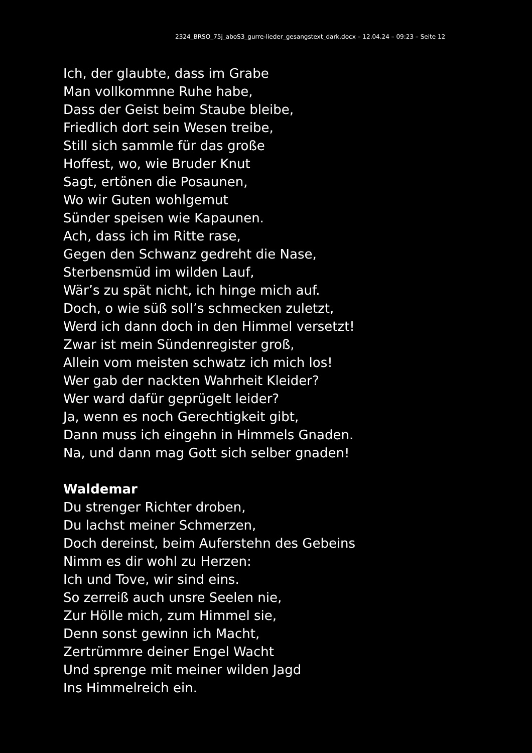2324_BRSO_75j_aboS3_gurre-lieder_gesangstext_dark.docx – 12.04.24 – 09:23 – Seite 12
Ich, der glaubte, dass im Grabe
Man vollkommne Ruhe habe,
Dass der Geist beim Staube bleibe,
Friedlich dort sein Wesen treibe,
Still sich sammle für das große
Hoffest, wo, wie Bruder Knut
Sagt, ertönen die Posaunen,
Wo wir Guten wohlgemut
Sünder speisen wie Kapaunen.
Ach, dass ich im Ritte rase,
Gegen den Schwanz gedreht die Nase,
Sterbensmüd im wilden Lauf,
Wär’s zu spät nicht, ich hinge mich auf.
Doch, o wie süß soll’s schmecken zuletzt,
Werd ich dann doch in den Himmel versetzt!
Zwar ist mein Sündenregister groß,
Allein vom meisten schwatz ich mich los!
Wer gab der nackten Wahrheit Kleider?
Wer ward dafür geprügelt leider?
Ja, wenn es noch Gerechtigkeit gibt,
Dann muss ich eingehn in Himmels Gnaden.
Na, und dann mag Gott sich selber gnaden!
Waldemar
Du strenger Richter droben,
Du lachst meiner Schmerzen,
Doch dereinst, beim Auferstehn des Gebeins
Nimm es dir wohl zu Herzen:
Ich und Tove, wir sind eins.
So zerreiß auch unsre Seelen nie,
Zur Hölle mich, zum Himmel sie,
Denn sonst gewinn ich Macht,
Zertrümmre deiner Engel Wacht
Und sprenge mit meiner wilden Jagd
Ins Himmelreich ein.